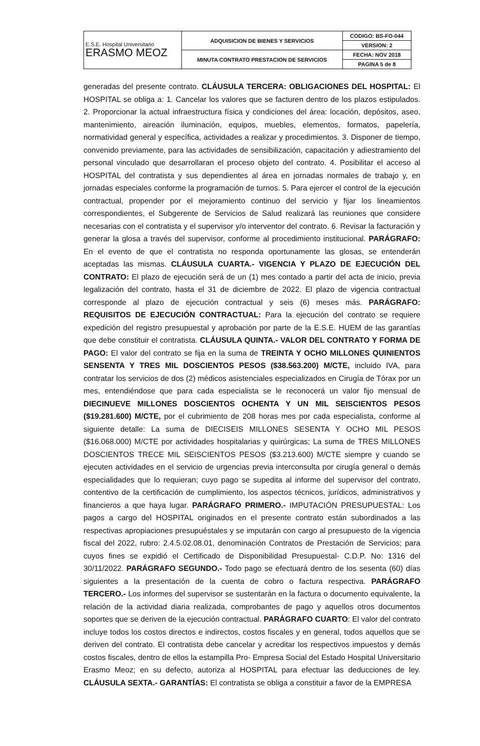| E.S.E. Hospital Universitario ERASMO MEOZ | ADQUISICION DE BIENES Y SERVICIOS | CODIGO: BS-FO-044 |
| | | VERSION: 2 |
| | MINUTA CONTRATO PRESTACION DE SERVICIOS | FECHA: NOV 2018 |
| | | PAGINA 5 de 8 |
generadas del presente contrato. CLÁUSULA TERCERA: OBLIGACIONES DEL HOSPITAL: El HOSPITAL se obliga a: 1. Cancelar los valores que se facturen dentro de los plazos estipulados. 2. Proporcionar la actual infraestructura física y condiciones del área: locación, depósitos, aseo, mantenimiento, aireación iluminación, equipos, muebles, elementos, formatos, papelería, normatividad general y específica, actividades a realizar y procedimientos. 3. Disponer de tiempo, convenido previamente, para las actividades de sensibilización, capacitación y adiestramiento del personal vinculado que desarrollaran el proceso objeto del contrato. 4. Posibilitar el acceso al HOSPITAL del contratista y sus dependientes al área en jornadas normales de trabajo y, en jornadas especiales conforme la programación de turnos. 5. Para ejercer el control de la ejecución contractual, propender por el mejoramiento continuo del servicio y fijar los lineamientos correspondientes, el Subgerente de Servicios de Salud realizará las reuniones que considere necesarias con el contratista y el supervisor y/o interventor del contrato. 6. Revisar la facturación y generar la glosa a través del supervisor, conforme al procedimiento institucional. PARÁGRAFO: En el evento de que el contratista no responda oportunamente las glosas, se entenderán aceptadas las mismas. CLÁUSULA CUARTA.- VIGENCIA Y PLAZO DE EJECUCIÓN DEL CONTRATO: El plazo de ejecución será de un (1) mes contado a partir del acta de inicio, previa legalización del contrato, hasta el 31 de diciembre de 2022. El plazo de vigencia contractual corresponde al plazo de ejecución contractual y seis (6) meses más. PARÁGRAFO: REQUISITOS DE EJECUCIÓN CONTRACTUAL: Para la ejecución del contrato se requiere expedición del registro presupuestal y aprobación por parte de la E.S.E. HUEM de las garantías que debe constituir el contratista. CLÁUSULA QUINTA.- VALOR DEL CONTRATO Y FORMA DE PAGO: El valor del contrato se fija en la suma de TREINTA Y OCHO MILLONES QUINIENTOS SENSENTA Y TRES MIL DOSCIENTOS PESOS ($38.563.200) M/CTE, incluido IVA, para contratar los servicios de dos (2) médicos asistenciales especializados en Cirugía de Tórax por un mes, entendiéndose que para cada especialista se le reconocerá un valor fijo mensual de DIECINUEVE MILLONES DOSCIENTOS OCHENTA Y UN MIL SEISCIENTOS PESOS ($19.281.600) M/CTE, por el cubrimiento de 208 horas mes por cada especialista, conforme al siguiente detalle: La suma de DIECISEIS MILLONES SESENTA Y OCHO MIL PESOS ($16.068.000) M/CTE por actividades hospitalarias y quirúrgicas; La suma de TRES MILLONES DOSCIENTOS TRECE MIL SEISCIENTOS PESOS ($3.213.600) M/CTE siempre y cuando se ejecuten actividades en el servicio de urgencias previa interconsulta por cirugía general o demás especialidades que lo requieran; cuyo pago se supedita al informe del supervisor del contrato, contentivo de la certificación de cumplimiento, los aspectos técnicos, jurídicos, administrativos y financieros a que haya lugar. PARÁGRAFO PRIMERO.- IMPUTACIÓN PRESUPUESTAL: Los pagos a cargo del HOSPITAL originados en el presente contrato están subordinados a las respectivas apropiaciones presupuéstales y se imputarán con cargo al presupuesto de la vigencia fiscal del 2022, rubro: 2.4.5.02.08.01, denominación Contratos de Prestación de Servicios; para cuyos fines se expidió el Certificado de Disponibilidad Presupuestal- C.D.P. No: 1316 del 30/11/2022. PARÁGRAFO SEGUNDO.- Todo pago se efectuará dentro de los sesenta (60) días siguientes a la presentación de la cuenta de cobro o factura respectiva. PARÁGRAFO TERCERO.- Los informes del supervisor se sustentarán en la factura o documento equivalente, la relación de la actividad diaria realizada, comprobantes de pago y aquellos otros documentos soportes que se deriven de la ejecución contractual. PARÁGRAFO CUARTO: El valor del contrato incluye todos los costos directos e indirectos, costos fiscales y en general, todos aquellos que se deriven del contrato. El contratista debe cancelar y acreditar los respectivos impuestos y demás costos fiscales, dentro de ellos la estampilla Pro- Empresa Social del Estado Hospital Universitario Erasmo Meoz; en su defecto, autoriza al HOSPITAL para efectuar las deducciones de ley. CLÁUSULA SEXTA.- GARANTÍAS: El contratista se obliga a constituir a favor de la EMPRESA